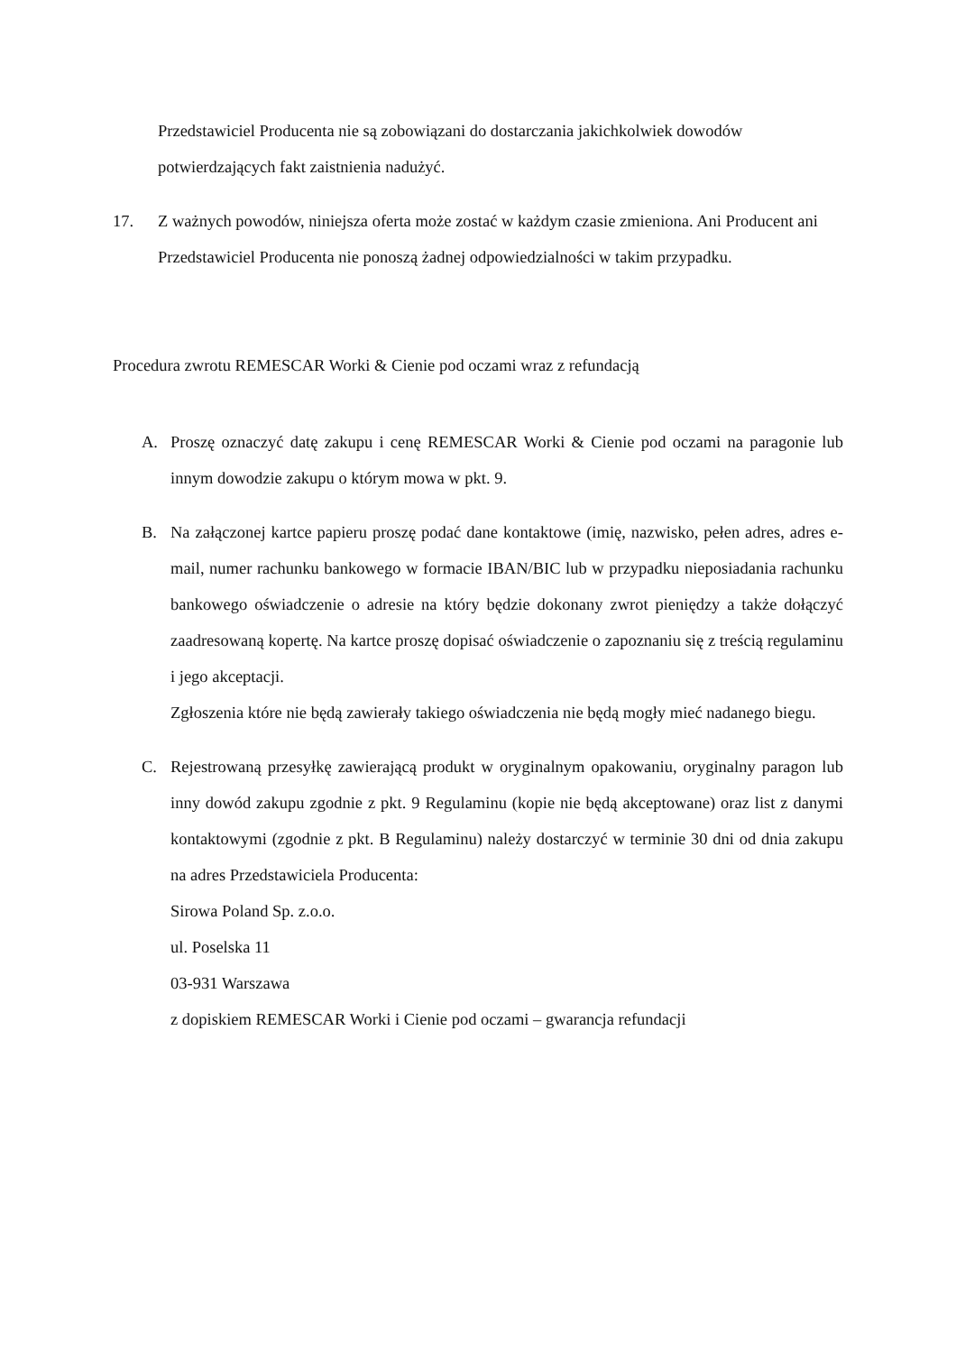Przedstawiciel Producenta nie są zobowiązani do dostarczania jakichkolwiek dowodów potwierdzających fakt zaistnienia nadużyć.
17. Z ważnych powodów, niniejsza oferta może zostać w każdym czasie zmieniona. Ani Producent ani Przedstawiciel Producenta nie ponoszą żadnej odpowiedzialności w takim przypadku.
Procedura zwrotu REMESCAR Worki & Cienie pod oczami wraz z refundacją
A. Proszę oznaczyć datę zakupu i cenę REMESCAR Worki & Cienie pod oczami na paragonie lub innym dowodzie zakupu o którym mowa w pkt. 9.
B. Na załączonej kartce papieru proszę podać dane kontaktowe (imię, nazwisko, pełen adres, adres e-mail, numer rachunku bankowego w formacie IBAN/BIC lub w przypadku nieposiadania rachunku bankowego oświadczenie o adresie na który będzie dokonany zwrot pieniędzy a także dołączyć zaadresowaną kopertę. Na kartce proszę dopisać oświadczenie o zapoznaniu się z treścią regulaminu i jego akceptacji.
Zgłoszenia które nie będą zawierały takiego oświadczenia nie będą mogły mieć nadanego biegu.
C. Rejestrowaną przesyłkę zawierającą produkt w oryginalnym opakowaniu, oryginalny paragon lub inny dowód zakupu zgodnie z pkt. 9 Regulaminu (kopie nie będą akceptowane) oraz list z danymi kontaktowymi (zgodnie z pkt. B Regulaminu) należy dostarczyć w terminie 30 dni od dnia zakupu na adres Przedstawiciela Producenta:
Sirowa Poland Sp. z.o.o.
ul. Poselska 11
03-931 Warszawa
z dopiskiem REMESCAR Worki i Cienie pod oczami – gwarancja refundacji